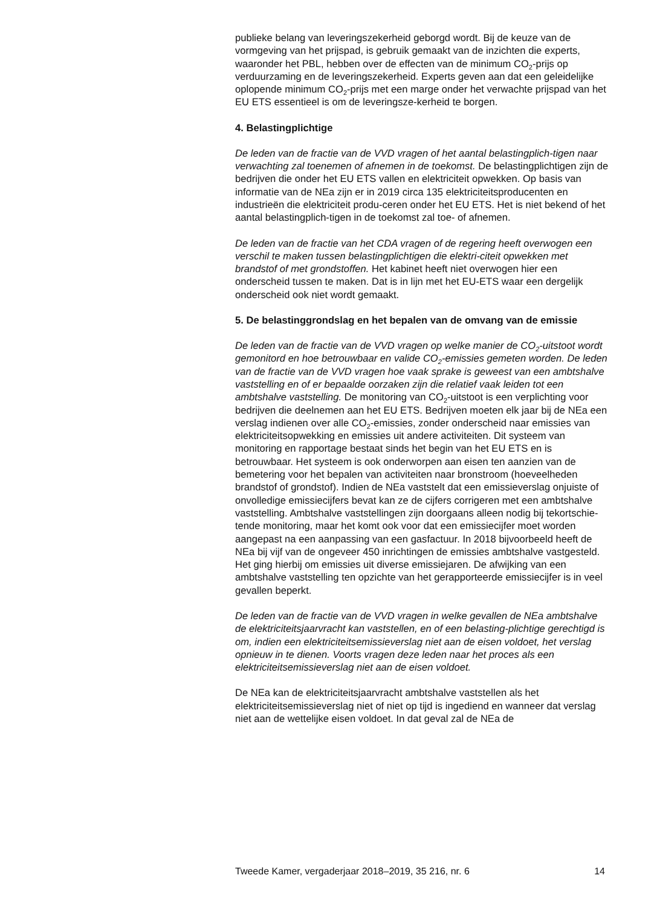publieke belang van leveringszekerheid geborgd wordt. Bij de keuze van de vormgeving van het prijspad, is gebruik gemaakt van de inzichten die experts, waaronder het PBL, hebben over de effecten van de minimum CO<sub>2</sub>-prijs op verduurzaming en de leveringszekerheid. Experts geven aan dat een geleidelijke oplopende minimum CO<sub>2</sub>-prijs met een marge onder het verwachte prijspad van het EU ETS essentieel is om de leveringsze-kerheid te borgen.
4. Belastingplichtige
De leden van de fractie van de VVD vragen of het aantal belastingplich-tigen naar verwachting zal toenemen of afnemen in de toekomst. De belastingplichtigen zijn de bedrijven die onder het EU ETS vallen en elektriciteit opwekken. Op basis van informatie van de NEa zijn er in 2019 circa 135 elektriciteitsproducenten en industrieën die elektriciteit produ-ceren onder het EU ETS. Het is niet bekend of het aantal belastingplich-tigen in de toekomst zal toe- of afnemen.
De leden van de fractie van het CDA vragen of de regering heeft overwogen een verschil te maken tussen belastingplichtigen die elektri-citeit opwekken met brandstof of met grondstoffen. Het kabinet heeft niet overwogen hier een onderscheid tussen te maken. Dat is in lijn met het EU-ETS waar een dergelijk onderscheid ook niet wordt gemaakt.
5. De belastinggrondslag en het bepalen van de omvang van de emissie
De leden van de fractie van de VVD vragen op welke manier de CO<sub>2</sub>-uitstoot wordt gemonitord en hoe betrouwbaar en valide CO<sub>2</sub>-emissies gemeten worden. De leden van de fractie van de VVD vragen hoe vaak sprake is geweest van een ambtshalve vaststelling en of er bepaalde oorzaken zijn die relatief vaak leiden tot een ambtshalve vaststelling. De monitoring van CO<sub>2</sub>-uitstoot is een verplichting voor bedrijven die deelnemen aan het EU ETS. Bedrijven moeten elk jaar bij de NEa een verslag indienen over alle CO<sub>2</sub>-emissies, zonder onderscheid naar emissies van elektriciteitsopwekking en emissies uit andere activiteiten. Dit systeem van monitoring en rapportage bestaat sinds het begin van het EU ETS en is betrouwbaar. Het systeem is ook onderworpen aan eisen ten aanzien van de bemetering voor het bepalen van activiteiten naar bronstroom (hoeveelheden brandstof of grondstof). Indien de NEa vaststelt dat een emissieverslag onjuiste of onvolledige emissiecijfers bevat kan ze de cijfers corrigeren met een ambtshalve vaststelling. Ambtshalve vaststellingen zijn doorgaans alleen nodig bij tekortschie-tende monitoring, maar het komt ook voor dat een emissiecijfer moet worden aangepast na een aanpassing van een gasfactuur. In 2018 bijvoorbeeld heeft de NEa bij vijf van de ongeveer 450 inrichtingen de emissies ambtshalve vastgesteld. Het ging hierbij om emissies uit diverse emissiejaren. De afwijking van een ambtshalve vaststelling ten opzichte van het gerapporteerde emissiecijfer is in veel gevallen beperkt.
De leden van de fractie van de VVD vragen in welke gevallen de NEa ambtshalve de elektriciteitsjaarvracht kan vaststellen, en of een belasting-plichtige gerechtigd is om, indien een elektriciteitsemissieverslag niet aan de eisen voldoet, het verslag opnieuw in te dienen. Voorts vragen deze leden naar het proces als een elektriciteitsemissieverslag niet aan de eisen voldoet.
De NEa kan de elektriciteitsjaarvracht ambtshalve vaststellen als het elektriciteitsemissieverslag niet of niet op tijd is ingediend en wanneer dat verslag niet aan de wettelijke eisen voldoet. In dat geval zal de NEa de
Tweede Kamer, vergaderjaar 2018–2019, 35 216, nr. 6 14